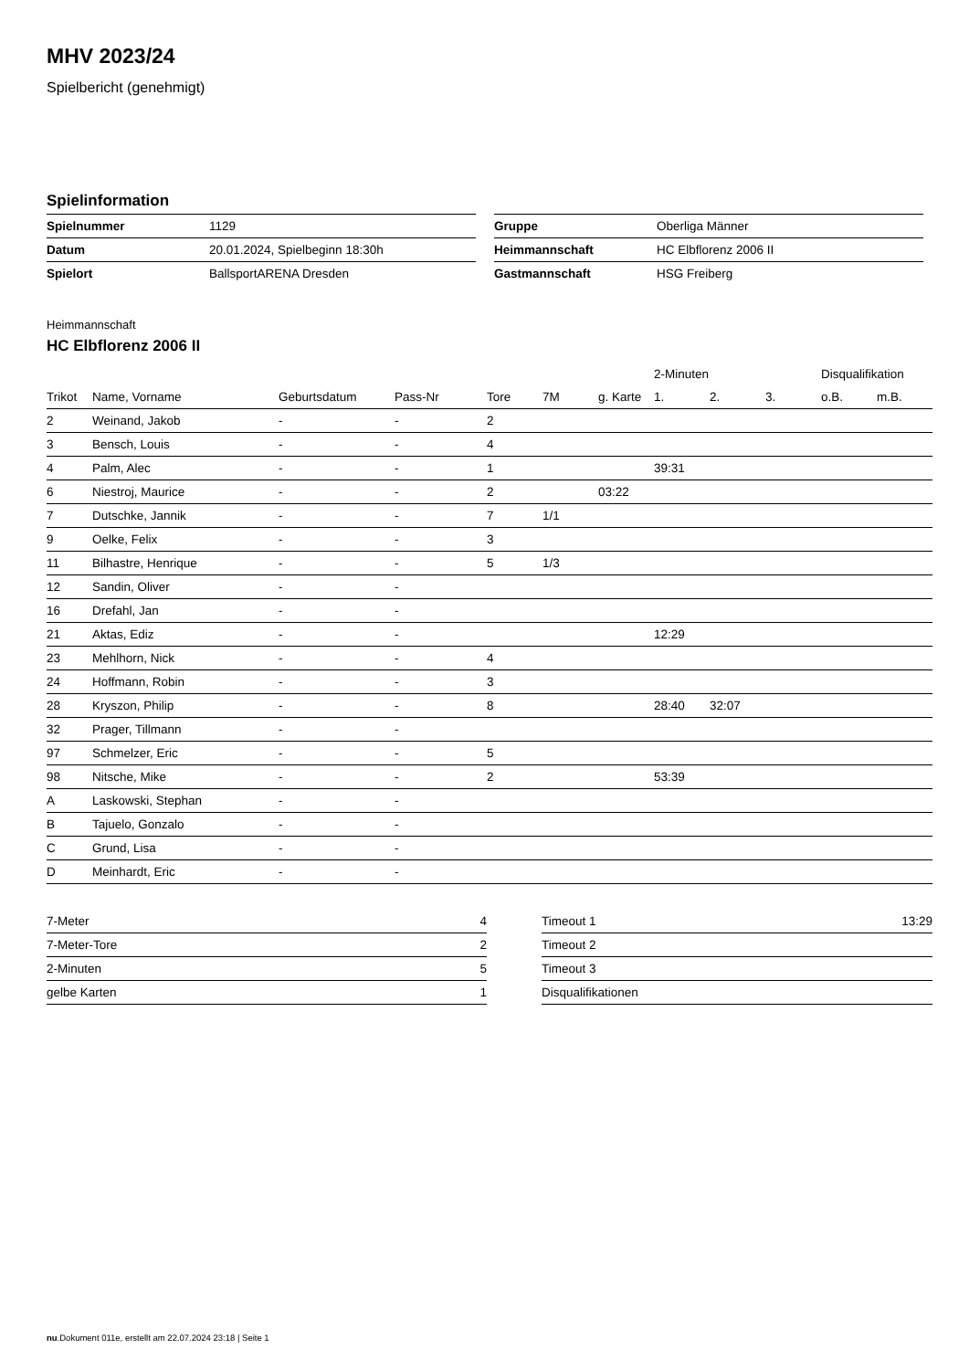MHV 2023/24
Spielbericht (genehmigt)
Spielinformation
| Spielnummer | 1129 |
| Datum | 20.01.2024, Spielbeginn 18:30h |
| Spielort | BallsportARENA Dresden |
| Gruppe | Oberliga Männer |
| Heimmannschaft | HC Elbflorenz 2006 II |
| Gastmannschaft | HSG Freiberg |
Heimmannschaft
HC Elbflorenz 2006 II
| | | | | | | | 2-Minuten | | | Disqualifikation | |
| --- | --- | --- | --- | --- | --- | --- | --- | --- | --- | --- | --- |
| Trikot | Name, Vorname | Geburtsdatum | Pass-Nr | Tore | 7M | g. Karte | 1. | 2. | 3. | o.B. | m.B. |
| 2 | Weinand, Jakob | - | - | 2 | | | | | | | |
| 3 | Bensch, Louis | - | - | 4 | | | | | | | |
| 4 | Palm, Alec | - | - | 1 | | | 39:31 | | | | |
| 6 | Niestroj, Maurice | - | - | 2 | | 03:22 | | | | | |
| 7 | Dutschke, Jannik | - | - | 7 | 1/1 | | | | | | |
| 9 | Oelke, Felix | - | - | 3 | | | | | | | |
| 11 | Bilhastre, Henrique | - | - | 5 | 1/3 | | | | | | |
| 12 | Sandin, Oliver | - | - | | | | | | | | |
| 16 | Drefahl, Jan | - | - | | | | | | | | |
| 21 | Aktas, Ediz | - | - | | | | 12:29 | | | | |
| 23 | Mehlhorn, Nick | - | - | 4 | | | | | | | |
| 24 | Hoffmann, Robin | - | - | 3 | | | | | | | |
| 28 | Kryszon, Philip | - | - | 8 | | | 28:40 | 32:07 | | | |
| 32 | Prager, Tillmann | - | - | | | | | | | | |
| 97 | Schmelzer, Eric | - | - | 5 | | | | | | | |
| 98 | Nitsche, Mike | - | - | 2 | | | 53:39 | | | | |
| A | Laskowski, Stephan | - | - | | | | | | | | |
| B | Tajuelo, Gonzalo | - | - | | | | | | | | |
| C | Grund, Lisa | - | - | | | | | | | | |
| D | Meinhardt, Eric | - | - | | | | | | | | |
| 7-Meter | 4 |
| 7-Meter-Tore | 2 |
| 2-Minuten | 5 |
| gelbe Karten | 1 |
| Timeout 1 | 13:29 |
| Timeout 2 | |
| Timeout 3 | |
| Disqualifikationen | |
nu.Dokument 011e, erstellt am 22.07.2024 23:18 | Seite 1